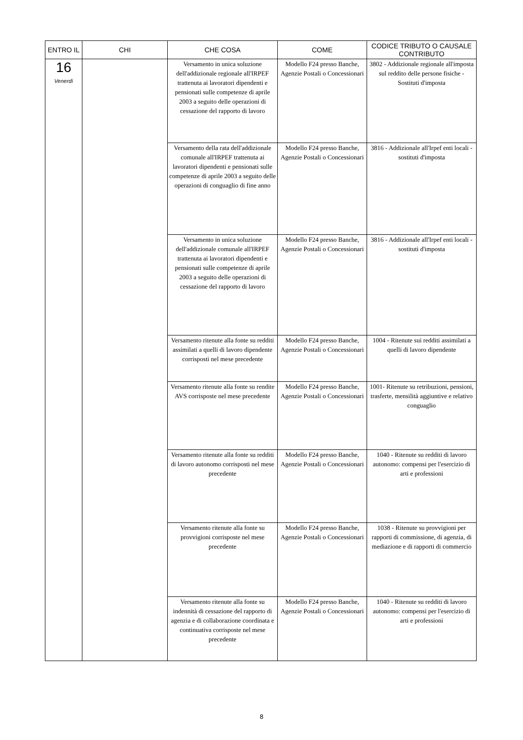| ENTRO IL | CHI | CHE COSA | COME | CODICE TRIBUTO O CAUSALE CONTRIBUTO |
| --- | --- | --- | --- | --- |
| 16 Venerdì | | Versamento in unica soluzione dell'addizionale regionale all'IRPEF trattenuta ai lavoratori dipendenti e pensionati sulle competenze di aprile 2003 a seguito delle operazioni di cessazione del rapporto di lavoro | Modello F24 presso Banche, Agenzie Postali o Concessionari | 3802 - Addizionale regionale all'imposta sul reddito delle persone fisiche - Sostituti d'imposta |
| | | Versamento della rata dell'addizionale comunale all'IRPEF trattenuta ai lavoratori dipendenti e pensionati sulle competenze di aprile 2003 a seguito delle operazioni di conguaglio di fine anno | Modello F24 presso Banche, Agenzie Postali o Concessionari | 3816 - Addizionale all'Irpef enti locali - sostituti d'imposta |
| | | Versamento in unica soluzione dell'addizionale comunale all'IRPEF trattenuta ai lavoratori dipendenti e pensionati sulle competenze di aprile 2003 a seguito delle operazioni di cessazione del rapporto di lavoro | Modello F24 presso Banche, Agenzie Postali o Concessionari | 3816 - Addizionale all'Irpef enti locali - sostituti d'imposta |
| | | Versamento ritenute alla fonte su redditi assimilati a quelli di lavoro dipendente corrisposti nel mese precedente | Modello F24 presso Banche, Agenzie Postali o Concessionari | 1004 - Ritenute sui redditi assimilati a quelli di lavoro dipendente |
| | | Versamento ritenute alla fonte su rendite AVS corrisposte nel mese precedente | Modello F24 presso Banche, Agenzie Postali o Concessionari | 1001- Ritenute su retribuzioni, pensioni, trasferte, mensilità aggiuntive e relativo conguaglio |
| | | Versamento ritenute alla fonte su redditi di lavoro autonomo corrisposti nel mese precedente | Modello F24 presso Banche, Agenzie Postali o Concessionari | 1040 - Ritenute su redditi di lavoro autonomo: compensi per l'esercizio di arti e professioni |
| | | Versamento ritenute alla fonte su provvigioni corrisposte nel mese precedente | Modello F24 presso Banche, Agenzie Postali o Concessionari | 1038 - Ritenute su provvigioni per rapporti di commissione, di agenzia, di mediazione e di rapporti di commercio |
| | | Versamento ritenute alla fonte su indennità di cessazione del rapporto di agenzia e di collaborazione coordinata e continuativa corrisposte nel mese precedente | Modello F24 presso Banche, Agenzie Postali o Concessionari | 1040 - Ritenute su redditi di lavoro autonomo: compensi per l'esercizio di arti e professioni |
8